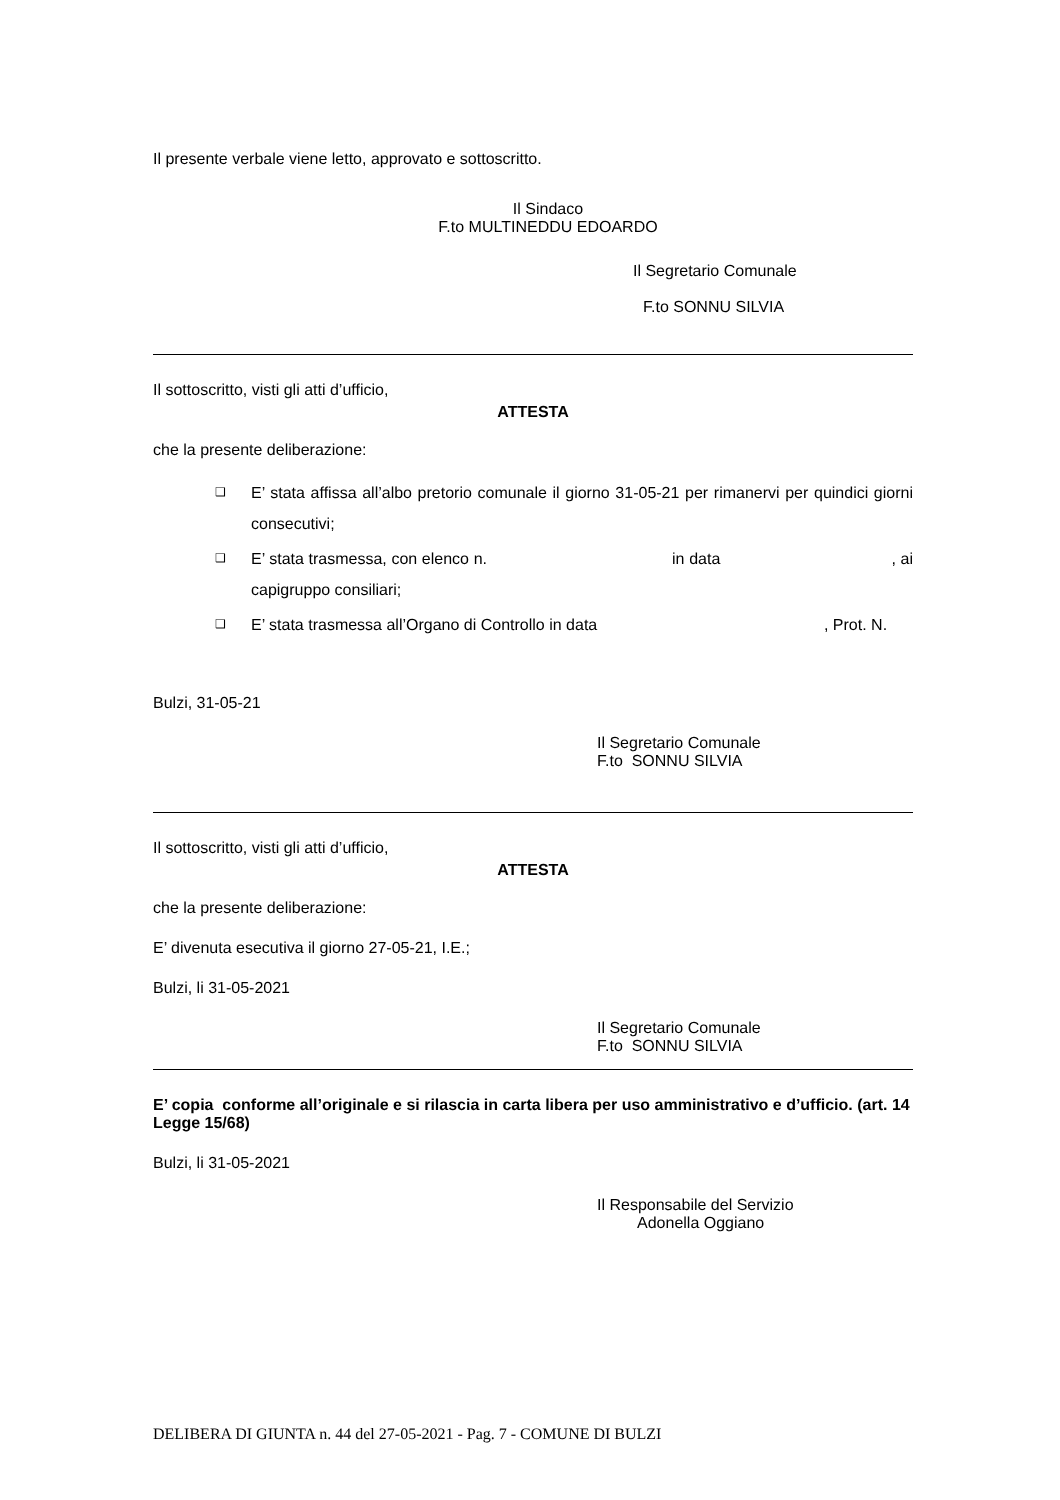Il presente verbale viene letto, approvato e sottoscritto.
Il Sindaco
F.to MULTINEDDU EDOARDO
Il Segretario Comunale
F.to SONNU SILVIA
Il sottoscritto, visti gli atti d’ufficio,
ATTESTA
che la presente deliberazione:
❑ E’ stata affissa all’albo pretorio comunale il giorno 31-05-21 per rimanervi per quindici giorni consecutivi;
❑ E’ stata trasmessa, con elenco n. in data , ai capigruppo consiliari;
❑ E’ stata trasmessa all’Organo di Controllo in data , Prot. N.
Bulzi, 31-05-21
Il Segretario Comunale
F.to SONNU SILVIA
Il sottoscritto, visti gli atti d’ufficio,
ATTESTA
che la presente deliberazione:
E’ divenuta esecutiva il giorno 27-05-21, I.E.;
Bulzi, li 31-05-2021
Il Segretario Comunale
F.to SONNU SILVIA
E’ copia conforme all’originale e si rilascia in carta libera per uso amministrativo e d’ufficio. (art. 14 Legge 15/68)
Bulzi, li 31-05-2021
Il Responsabile del Servizio
Adonella Oggiano
DELIBERA DI GIUNTA n. 44 del 27-05-2021 - Pag. 7 - COMUNE DI BULZI